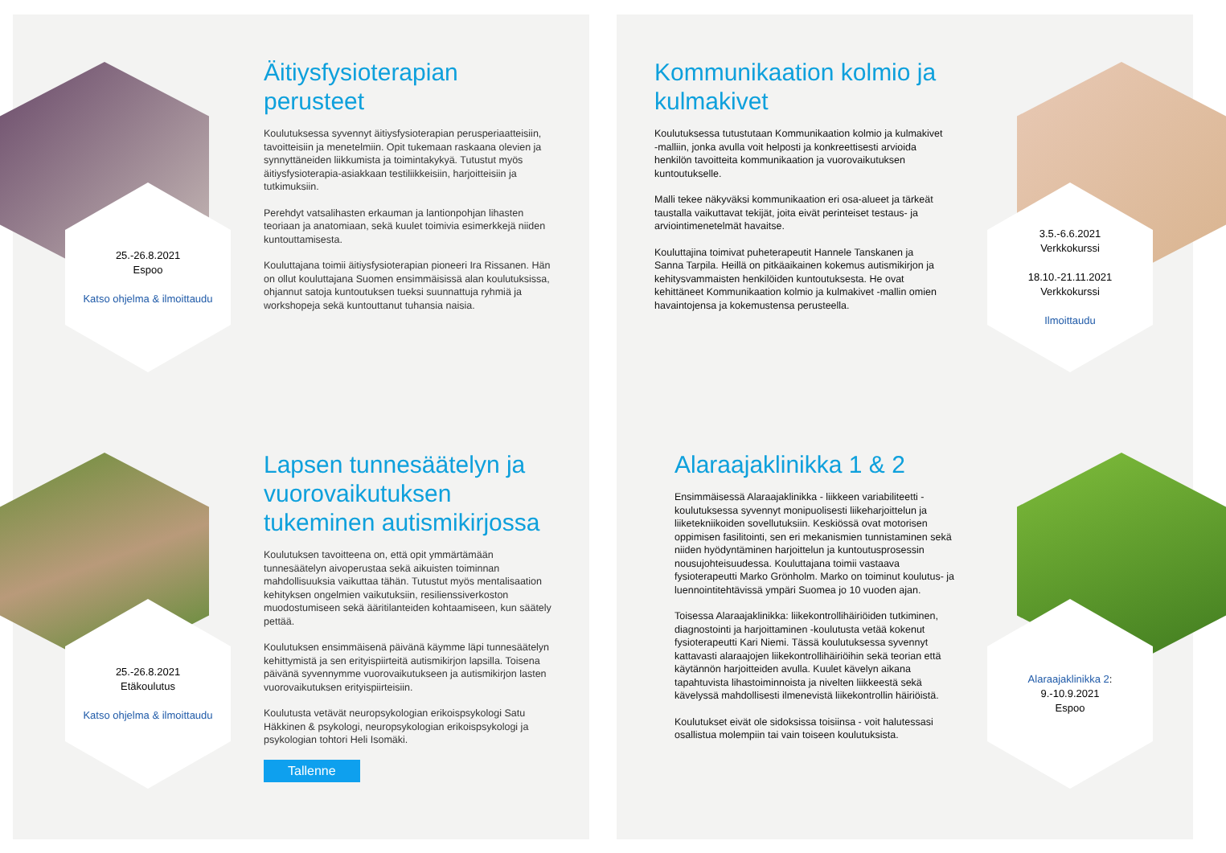Äitiysfysioterapian perusteet
Koulutuksessa syvennyt äitiysfysioterapian perusperiaatteisiin, tavoitteisiin ja menetelmiin. Opit tukemaan raskaana olevien ja synnyttäneiden liikkumista ja toimintakykyä. Tutustut myös äitiysfysioterapia-asiakkaan testiliikkeisiin, harjoitteisiin ja tutkimuksiin.
Perehdyt vatsalihasten erkauman ja lantionpohjan lihasten teoriaan ja anatomiaan, sekä kuulet toimivia esimerkkejä niiden kuntouttamisesta.
Kouluttajana toimii äitiysfysioterapian pioneeri Ira Rissanen. Hän on ollut kouluttajana Suomen ensimmäisissä alan koulutuksissa, ohjannut satoja kuntoutuksen tueksi suunnattuja ryhmiä ja workshopeja sekä kuntouttanut tuhansia naisia.
25.-26.8.2021
Espoo
Katso ohjelma & ilmoittaudu
Kommunikaation kolmio ja kulmakivet
Koulutuksessa tutustutaan Kommunikaation kolmio ja kulmakivet -malliin, jonka avulla voit helposti ja konkreettisesti arvioida henkilön tavoitteita kommunikaation ja vuorovaikutuksen kuntoutukselle.
Malli tekee näkyväksi kommunikaation eri osa-alueet ja tärkeät taustalla vaikuttavat tekijät, joita eivät perinteiset testaus- ja arviointimenetelmät havaitse.
Kouluttajina toimivat puheterapeutit Hannele Tanskanen ja Sanna Tarpila. Heillä on pitkäaikainen kokemus autismikirjon ja kehitysvammaisten henkilöiden kuntoutuksesta. He ovat kehittäneet Kommunikaation kolmio ja kulmakivet -mallin omien havaintojensa ja kokemustensa perusteella.
3.5.-6.6.2021
Verkkokurssi
18.10.-21.11.2021
Verkkokurssi
Ilmoittaudu
Lapsen tunnesäätelyn ja vuorovaikutuksen tukeminen autismikirjossa
Koulutuksen tavoitteena on, että opit ymmärtämään tunnesäätelyn aivoperustaa sekä aikuisten toiminnan mahdollisuuksia vaikuttaa tähän. Tutustut myös mentalisaation kehityksen ongelmien vaikutuksiin, resilienssiverkoston muodostumiseen sekä ääritilanteiden kohtaamiseen, kun säätely pettää.
Koulutuksen ensimmäisenä päivänä käymme läpi tunnesäätelyn kehittymistä ja sen erityispiirteitä autismikirjon lapsilla. Toisena päivänä syvennymme vuorovaikutukseen ja autismikirjon lasten vuorovaikutuksen erityispiirteisiin.
Koulutusta vetävät neuropsykologian erikoispsykologi Satu Häkkinen & psykologi, neuropsykologian erikoispsykologi ja psykologian tohtori Heli Isomäki.
Tallenne
25.-26.8.2021
Etäkoulutus
Katso ohjelma & ilmoittaudu
Alaraajaklinikka 1 & 2
Ensimmäisessä Alaraajaklinikka - liikkeen variabiliteetti -koulutuksessa syvennyt monipuolisesti liikeharjoittelun ja liiketekniikoiden sovellutuksiin. Keskiössä ovat motorisen oppimisen fasilitointi, sen eri mekanismien tunnistaminen sekä niiden hyödyntäminen harjoittelun ja kuntoutusprosessin nousujohteisuudessa. Kouluttajana toimii vastaava fysioterapeutti Marko Grönholm. Marko on toiminut koulutus- ja luennointitehtävissä ympäri Suomea jo 10 vuoden ajan.
Toisessa Alaraajaklinikka: liikekontrollihäiriöiden tutkiminen, diagnostointi ja harjoittaminen -koulutusta vetää kokenut fysioterapeutti Kari Niemi. Tässä koulutuksessa syvennyt kattavasti alaraajojen liikekontrollihäiriöihin sekä teorian että käytännön harjoitteiden avulla. Kuulet kävelyn aikana tapahtuvista lihastoiminnoista ja nivelten liikkeestä sekä kävelyssä mahdollisesti ilmenevistä liikekontrollin häiriöistä.
Koulutukset eivät ole sidoksissa toisiinsa - voit halutessasi osallistua molempiin tai vain toiseen koulutuksista.
Alaraajaklinikka 2:
9.-10.9.2021
Espoo